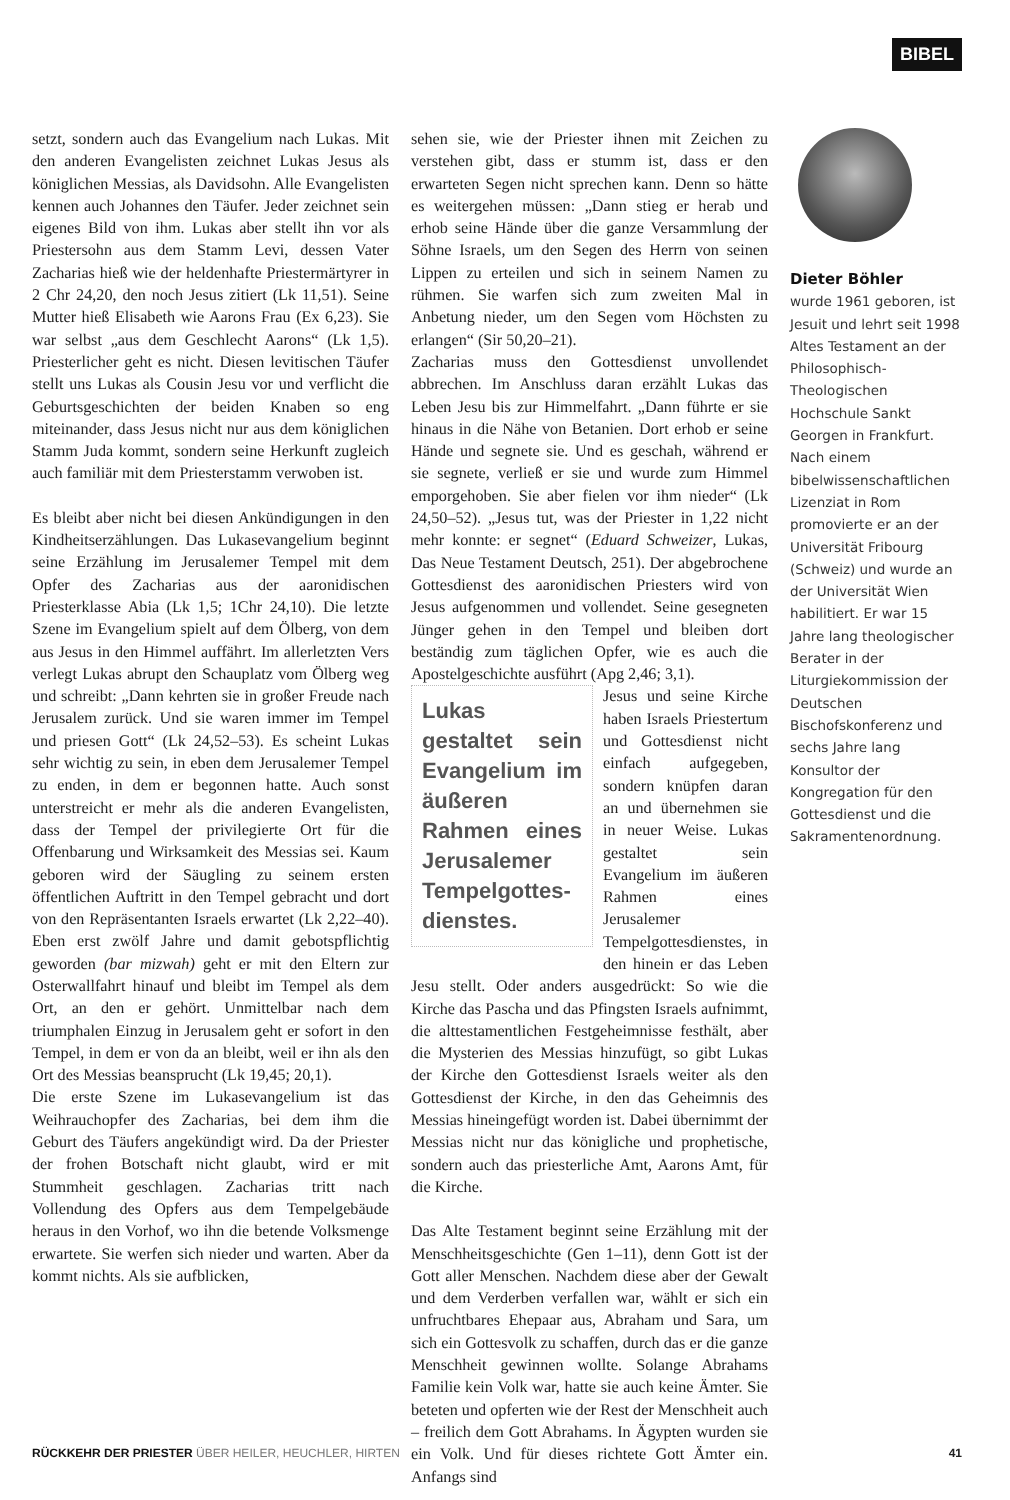BIBEL
setzt, sondern auch das Evangelium nach Lukas. Mit den anderen Evangelisten zeichnet Lukas Jesus als königlichen Messias, als Davidsohn. Alle Evangelisten kennen auch Johannes den Täufer. Jeder zeichnet sein eigenes Bild von ihm. Lukas aber stellt ihn vor als Priestersohn aus dem Stamm Levi, dessen Vater Zacharias hieß wie der heldenhafte Priestermärtyrer in 2 Chr 24,20, den noch Jesus zitiert (Lk 11,51). Seine Mutter hieß Elisabeth wie Aarons Frau (Ex 6,23). Sie war selbst „aus dem Geschlecht Aarons“ (Lk 1,5). Priesterlicher geht es nicht. Diesen levitischen Täufer stellt uns Lukas als Cousin Jesu vor und verflicht die Geburtsgeschichten der beiden Knaben so eng miteinander, dass Jesus nicht nur aus dem königlichen Stamm Juda kommt, sondern seine Herkunft zugleich auch familiär mit dem Priesterstamm verwoben ist.
Es bleibt aber nicht bei diesen Ankündigungen in den Kindheitserzählungen. Das Lukasevangelium beginnt seine Erzählung im Jerusalemer Tempel mit dem Opfer des Zacharias aus der aaronidischen Priesterklasse Abia (Lk 1,5; 1Chr 24,10). Die letzte Szene im Evangelium spielt auf dem Ölberg, von dem aus Jesus in den Himmel auffährt. Im allerletzten Vers verlegt Lukas abrupt den Schauplatz vom Ölberg weg und schreibt: „Dann kehrten sie in großer Freude nach Jerusalem zurück. Und sie waren immer im Tempel und priesen Gott“ (Lk 24,52–53). Es scheint Lukas sehr wichtig zu sein, in eben dem Jerusalemer Tempel zu enden, in dem er begonnen hatte. Auch sonst unterstreicht er mehr als die anderen Evangelisten, dass der Tempel der privilegierte Ort für die Offenbarung und Wirksamkeit des Messias sei. Kaum geboren wird der Säugling zu seinem ersten öffentlichen Auftritt in den Tempel gebracht und dort von den Repräsentanten Israels erwartet (Lk 2,22–40). Eben erst zwölf Jahre und damit gebotspflichtig geworden (bar mizwah) geht er mit den Eltern zur Osterwallfahrt hinauf und bleibt im Tempel als dem Ort, an den er gehört. Unmittelbar nach dem triumphalen Einzug in Jerusalem geht er sofort in den Tempel, in dem er von da an bleibt, weil er ihn als den Ort des Messias beansprucht (Lk 19,45; 20,1).
Die erste Szene im Lukasevangelium ist das Weihrauchopfer des Zacharias, bei dem ihm die Geburt des Täufers angekündigt wird. Da der Priester der frohen Botschaft nicht glaubt, wird er mit Stummheit geschlagen. Zacharias tritt nach Vollendung des Opfers aus dem Tempelgebäude heraus in den Vorhof, wo ihn die betende Volksmenge erwartete. Sie werfen sich nieder und warten. Aber da kommt nichts. Als sie aufblicken,
sehen sie, wie der Priester ihnen mit Zeichen zu verstehen gibt, dass er stumm ist, dass er den erwarteten Segen nicht sprechen kann. Denn so hätte es weitergehen müssen: „Dann stieg er herab und erhob seine Hände über die ganze Versammlung der Söhne Israels, um den Segen des Herrn von seinen Lippen zu erteilen und sich in seinem Namen zu rühmen. Sie warfen sich zum zweiten Mal in Anbetung nieder, um den Segen vom Höchsten zu erlangen“ (Sir 50,20–21).
Zacharias muss den Gottesdienst unvollendet abbrechen. Im Anschluss daran erzählt Lukas das Leben Jesu bis zur Himmelfahrt. „Dann führte er sie hinaus in die Nähe von Betanien. Dort erhob er seine Hände und segnete sie. Und es geschah, während er sie segnete, verließ er sie und wurde zum Himmel emporgehoben. Sie aber fielen vor ihm nieder“ (Lk 24,50–52). „Jesus tut, was der Priester in 1,22 nicht mehr konnte: er segnet“ (Eduard Schweizer, Lukas, Das Neue Testament Deutsch, 251). Der abgebrochene Gottesdienst des aaronidischen Priesters wird von Jesus aufgenommen und vollendet. Seine gesegneten Jünger gehen in den Tempel und bleiben dort beständig zum täglichen Opfer, wie es auch die Apostelgeschichte ausführt (Apg 2,46; 3,1).
Lukas gestaltet sein Evangelium im äußeren Rahmen eines Jerusalemer Tempelgottes­dienstes.
Jesus und seine Kirche haben Israels Priestertum und Gottesdienst nicht einfach aufgegeben, sondern knüpfen daran an und übernehmen sie in neuer Weise. Lukas gestaltet sein Evangelium im äußeren Rahmen eines Jerusalemer Tempelgottesdienstes, in den hinein er das Leben Jesu stellt. Oder anders ausgedrückt: So wie die Kirche das Pascha und das Pfingsten Israels aufnimmt, die alttestamentlichen Festgeheimnisse festhält, aber die Mysterien des Messias hinzufügt, so gibt Lukas der Kirche den Gottesdienst Israels weiter als den Gottesdienst der Kirche, in den das Geheimnis des Messias hineingefügt worden ist. Dabei übernimmt der Messias nicht nur das königliche und prophetische, sondern auch das priesterliche Amt, Aarons Amt, für die Kirche.
Das Alte Testament beginnt seine Erzählung mit der Menschheitsgeschichte (Gen 1–11), denn Gott ist der Gott aller Menschen. Nachdem diese aber der Gewalt und dem Verderben verfallen war, wählt er sich ein unfruchtbares Ehepaar aus, Abraham und Sara, um sich ein Gottesvolk zu schaffen, durch das er die ganze Menschheit gewinnen wollte. Solange Abrahams Familie kein Volk war, hatte sie auch keine Ämter. Sie beteten und opferten wie der Rest der Menschheit auch – freilich dem Gott Abrahams. In Ägypten wurden sie ein Volk. Und für dieses richtete Gott Ämter ein. Anfangs sind
Dieter Böhler
wurde 1961 geboren, ist Jesuit und lehrt seit 1998 Altes Testament an der Philosophisch-Theologischen Hochschule Sankt Georgen in Frankfurt. Nach einem bibelwissenschaftlichen Lizenziat in Rom promovierte er an der Universität Fribourg (Schweiz) und wurde an der Universität Wien habilitiert. Er war 15 Jahre lang theologischer Berater in der Liturgiekommission der Deutschen Bischofskonferenz und sechs Jahre lang Konsultor der Kongregation für den Gottesdienst und die Sakramentenordnung.
RÜCKKEHR DER PRIESTER ÜBER HEILER, HEUCHLER, HIRTEN
41